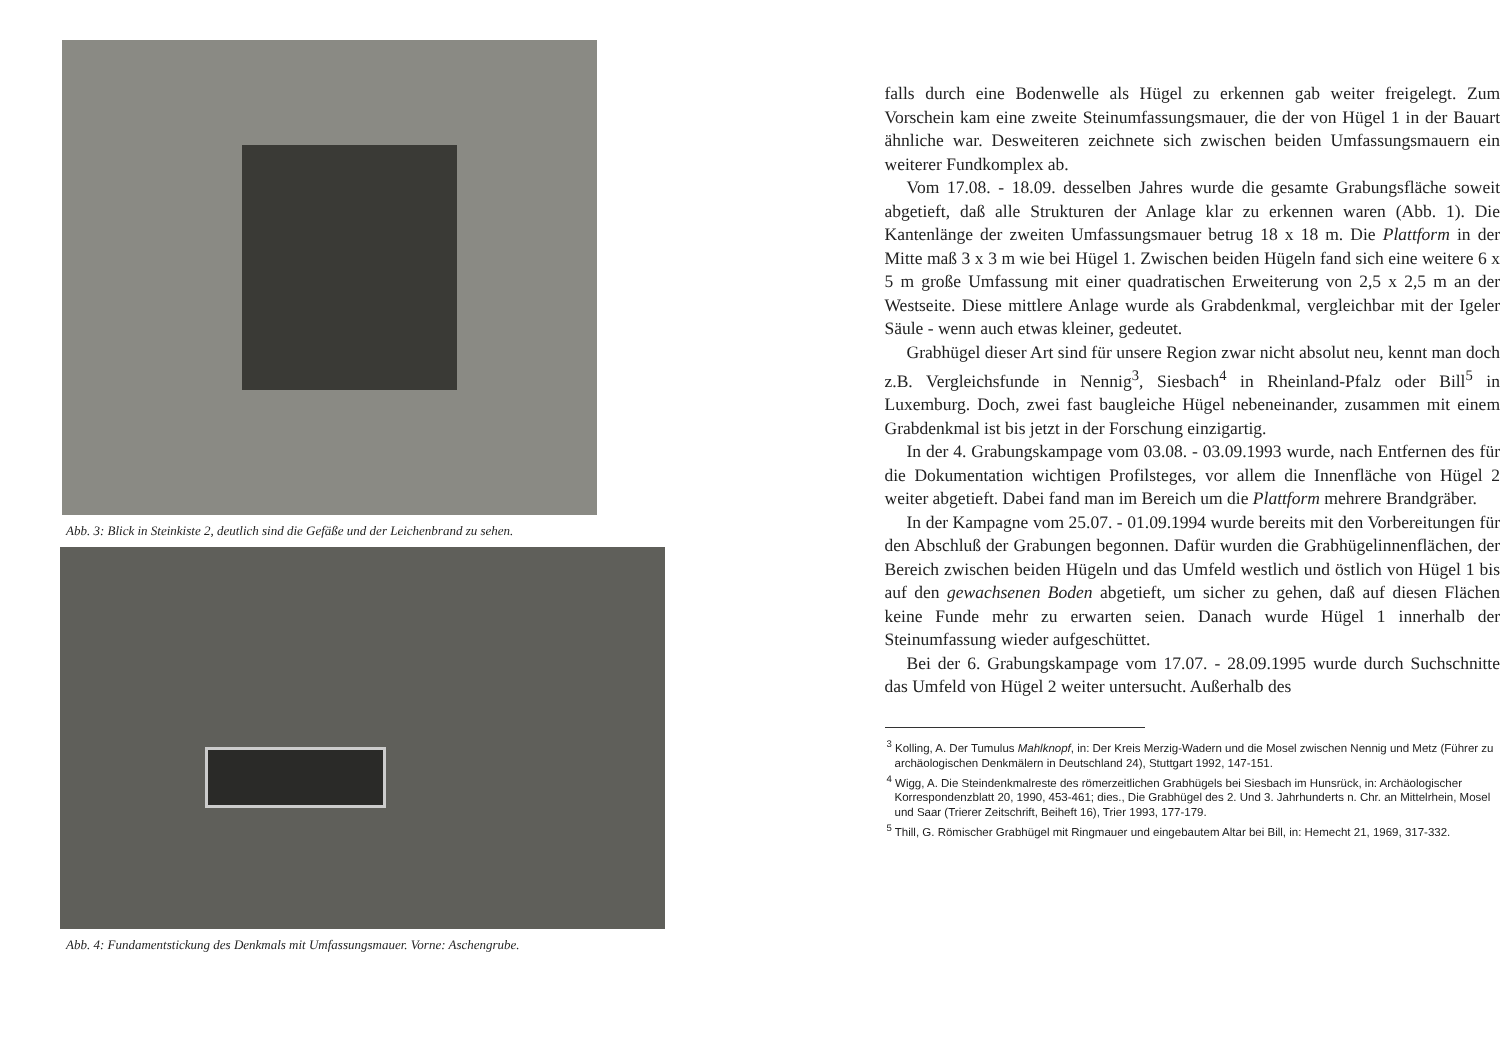Abb. 3: Blick in Steinkiste 2, deutlich sind die Gefäße und der Leichenbrand zu sehen.
Abb. 4: Fundamentstickung des Denkmals mit Umfassungsmauer. Vorne: Aschengrube.
falls durch eine Bodenwelle als Hügel zu erkennen gab weiter freigelegt. Zum Vorschein kam eine zweite Steinumfassungsmauer, die der von Hügel 1 in der Bauart ähnliche war. Desweiteren zeichnete sich zwischen beiden Umfassungsmauern ein weiterer Fundkomplex ab.
Vom 17.08. - 18.09. desselben Jahres wurde die gesamte Grabungsfläche soweit abgetieft, daß alle Strukturen der Anlage klar zu erkennen waren (Abb. 1). Die Kantenlänge der zweiten Umfassungsmauer betrug 18 x 18 m. Die Plattform in der Mitte maß 3 x 3 m wie bei Hügel 1. Zwischen beiden Hügeln fand sich eine weitere 6 x 5 m große Umfassung mit einer quadratischen Erweiterung von 2,5 x 2,5 m an der Westseite. Diese mittlere Anlage wurde als Grabdenkmal, vergleichbar mit der Igeler Säule - wenn auch etwas kleiner, gedeutet.
Grabhügel dieser Art sind für unsere Region zwar nicht absolut neu, kennt man doch z.B. Vergleichsfunde in Nennig<sup>3</sup>, Siesbach<sup>4</sup> in Rheinland-Pfalz oder Bill<sup>5</sup> in Luxemburg. Doch, zwei fast baugleiche Hügel nebeneinander, zusammen mit einem Grabdenkmal ist bis jetzt in der Forschung einzigartig.
In der 4. Grabungskampage vom 03.08. - 03.09.1993 wurde, nach Entfernen des für die Dokumentation wichtigen Profilsteges, vor allem die Innenfläche von Hügel 2 weiter abgetieft. Dabei fand man im Bereich um die Plattform mehrere Brandgräber.
In der Kampagne vom 25.07. - 01.09.1994 wurde bereits mit den Vorbereitungen für den Abschluß der Grabungen begonnen. Dafür wurden die Grabhügelinnenflächen, der Bereich zwischen beiden Hügeln und das Umfeld westlich und östlich von Hügel 1 bis auf den gewachsenen Boden abgetieft, um sicher zu gehen, daß auf diesen Flächen keine Funde mehr zu erwarten seien. Danach wurde Hügel 1 innerhalb der Steinumfassung wieder aufgeschüttet.
Bei der 6. Grabungskampage vom 17.07. - 28.09.1995 wurde durch Suchschnitte das Umfeld von Hügel 2 weiter untersucht. Außerhalb des
<sup>3</sup> Kolling, A. Der Tumulus Mahlknopf, in: Der Kreis Merzig-Wadern und die Mosel zwischen Nennig und Metz (Führer zu archäologischen Denkmälern in Deutschland 24), Stuttgart 1992, 147-151.
<sup>4</sup> Wigg, A. Die Steindenkmalreste des römerzeitlichen Grabhügels bei Siesbach im Hunsrück, in: Archäologischer Korrespondenzblatt 20, 1990, 453-461; dies., Die Grabhügel des 2. Und 3. Jahrhunderts n. Chr. an Mittelrhein, Mosel und Saar (Trierer Zeitschrift, Beiheft 16), Trier 1993, 177-179.
<sup>5</sup> Thill, G. Römischer Grabhügel mit Ringmauer und eingebautem Altar bei Bill, in: Hemecht 21, 1969, 317-332.